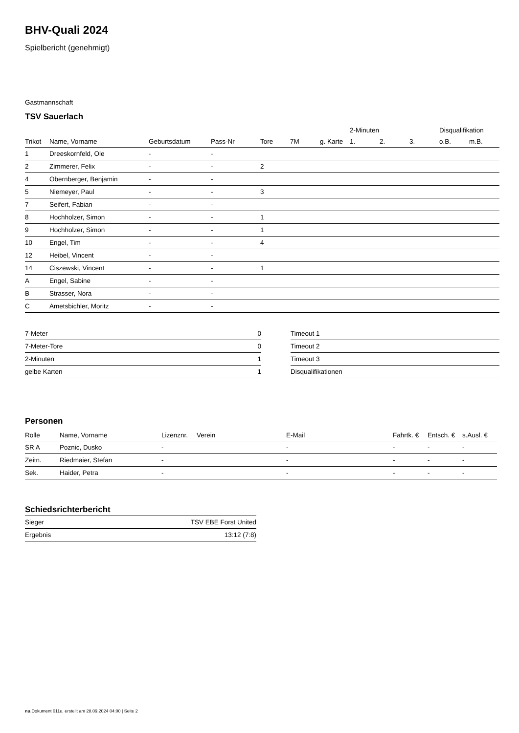BHV-Quali 2024
Spielbericht (genehmigt)
Gastmannschaft
TSV Sauerlach
| | | | | | | | 2-Minuten | | | Disqualifikation | |
| Trikot | Name, Vorname | Geburtsdatum | Pass-Nr | Tore | 7M | g. Karte | 1. | 2. | 3. | o.B. | m.B. |
| 1 | Dreeskornfeld, Ole | - | - | | | | | | | | |
| 2 | Zimmerer, Felix | - | - | 2 | | | | | | | |
| 4 | Obernberger, Benjamin | - | - | | | | | | | | |
| 5 | Niemeyer, Paul | - | - | 3 | | | | | | | |
| 7 | Seifert, Fabian | - | - | | | | | | | | |
| 8 | Hochholzer, Simon | - | - | 1 | | | | | | | |
| 9 | Hochholzer, Simon | - | - | 1 | | | | | | | |
| 10 | Engel, Tim | - | - | 4 | | | | | | | |
| 12 | Heibel, Vincent | - | - | | | | | | | | |
| 14 | Ciszewski, Vincent | - | - | 1 | | | | | | | |
| A | Engel, Sabine | - | - | | | | | | | | |
| B | Strasser, Nora | - | - | | | | | | | | |
| C | Ametsbichler, Moritz | - | - | | | | | | | | |
| 7-Meter | 0 |
| 7-Meter-Tore | 0 |
| 2-Minuten | 1 |
| gelbe Karten | 1 |
| Timeout 1 |
| Timeout 2 |
| Timeout 3 |
| Disqualifikationen |
Personen
| Rolle | Name, Vorname | Lizenznr. | Verein | E-Mail | Fahrtk. € | Entsch. € | s.Ausl. € |
| --- | --- | --- | --- | --- | --- | --- | --- |
| SR A | Poznic, Dusko | - | | - | - | - | - |
| Zeitn. | Riedmaier, Stefan | - | | - | - | - | - |
| Sek. | Haider, Petra | - | | - | - | - | - |
Schiedsrichterbericht
| Sieger | TSV EBE Forst United |
| Ergebnis | 13:12 (7:8) |
nu.Dokument 011e, erstellt am 28.09.2024 04:00 | Seite 2